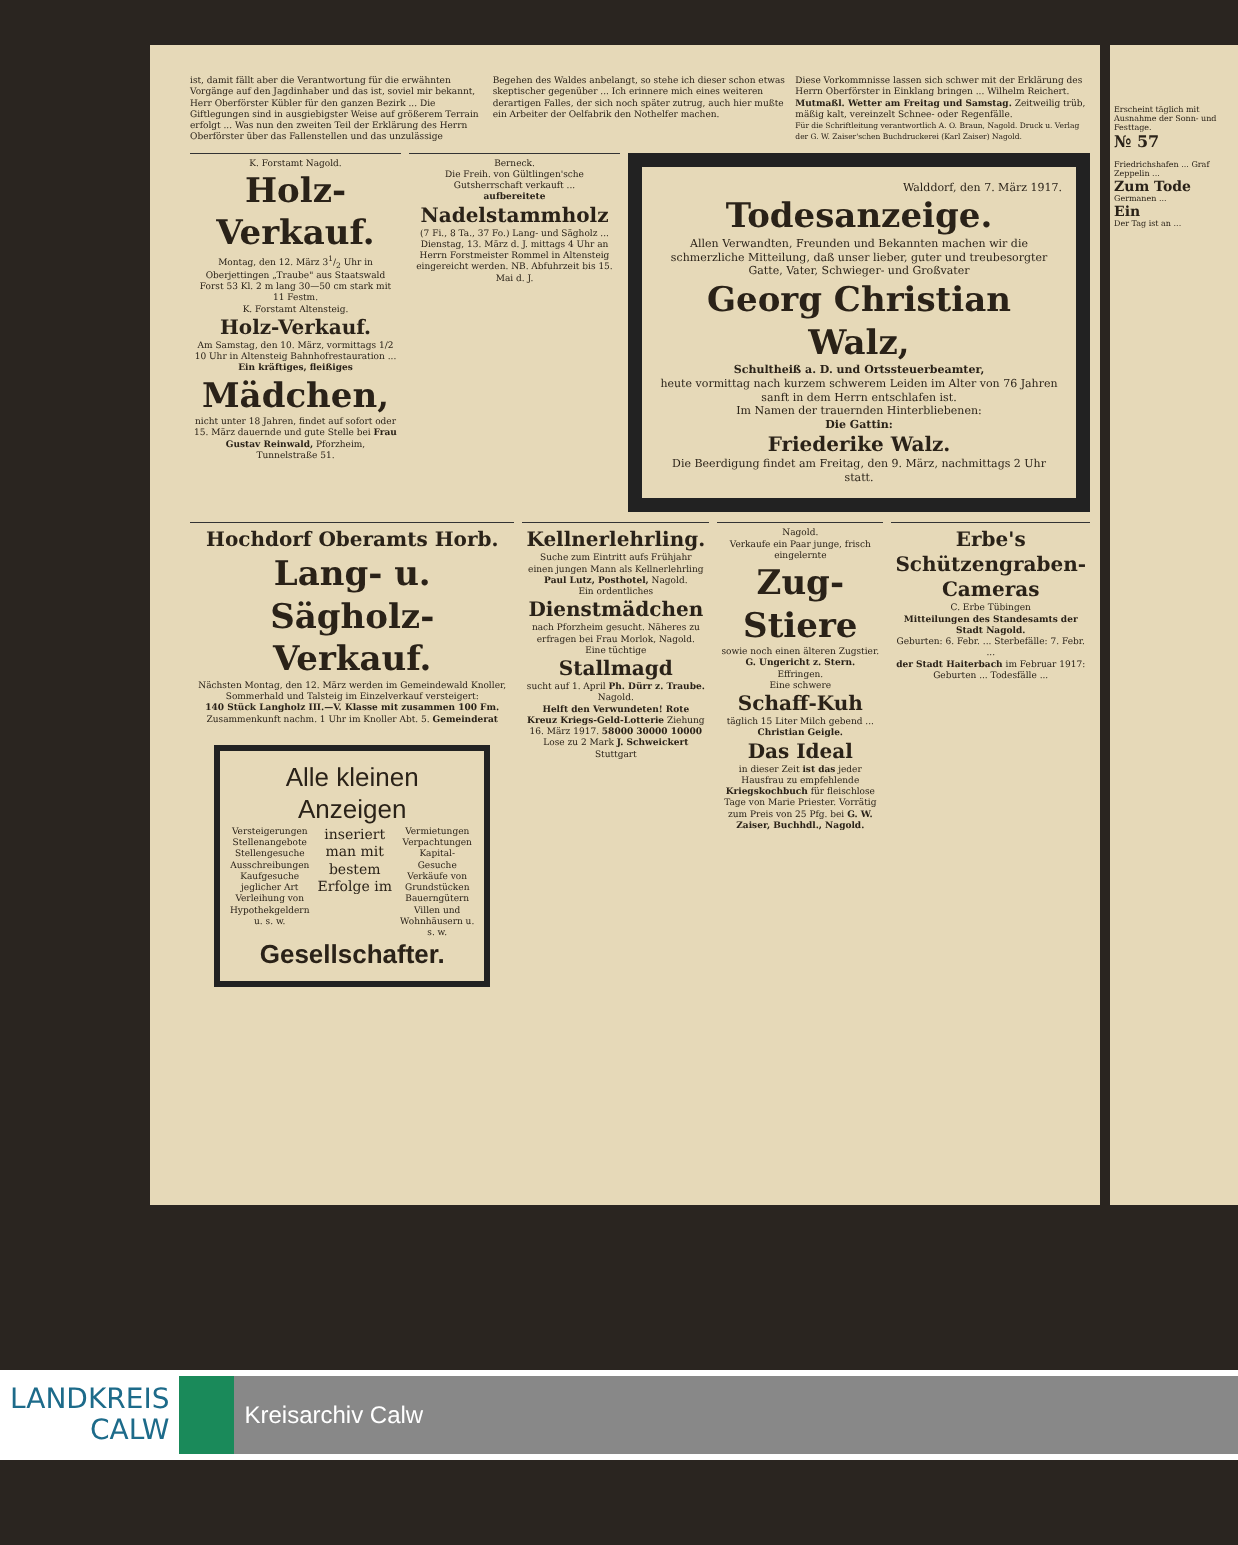ist, damit fällt aber die Verantwortung für die erwähnten Vorgänge auf den Jagdinhaber und das ist, soviel mir bekannt, Herr Oberförster Kübler für den ganzen Bezirk ... Die Giftlegungen sind in ausgiebigster Weise auf größerem Terrain erfolgt ... Was nun den zweiten Teil der Erklärung des Herrn Oberförster über das Fallenstellen und das unzulässige
Begehen des Waldes anbelangt, so stehe ich dieser schon etwas skeptischer gegenüber ... Ich erinnere mich eines weiteren derartigen Falles, der sich noch später zutrug, auch hier mußte ein Arbeiter der Oelfabrik den Nothelfer machen.
Diese Vorkommnisse lassen sich schwer mit der Erklärung des Herrn Oberförster in Einklang bringen ... Wilhelm Reichert.
Mutmaßl. Wetter am Freitag und Samstag. Zeitweilig trüb, mäßig kalt, vereinzelt Schnee- oder Regenfälle.
Für die Schriftleitung verantwortlich A. O. Braun, Nagold. Druck u. Verlag der G. W. Zaiser'schen Buchdruckerei (Karl Zaiser) Nagold.
K. Forstamt Nagold.
Holz-Verkauf.
Montag, den 12. März 31/2 Uhr in Oberjettingen „Traube" aus Staatswald Forst 53 Kl. 2 m lang 30—50 cm stark mit 11 Festm.
K. Forstamt Altensteig.
Holz-Verkauf.
Am Samstag, den 10. März, vormittags 1/2 10 Uhr in Altensteig Bahnhofrestauration ...
Ein kräftiges, fleißiges
Mädchen,
nicht unter 18 Jahren, findet auf sofort oder 15. März dauernde und gute Stelle bei Frau Gustav Reinwald, Pforzheim, Tunnelstraße 51.
Berneck.
Die Freih. von Gültlingen'sche Gutsherrschaft verkauft ...
aufbereitete
Nadelstammholz
(7 Fi., 8 Ta., 37 Fo.) Lang- und Sägholz ... Dienstag, 13. März d. J. mittags 4 Uhr an Herrn Forstmeister Rommel in Altensteig eingereicht werden. NB. Abfuhrzeit bis 15. Mai d. J.
Walddorf, den 7. März 1917.
Todesanzeige.
Allen Verwandten, Freunden und Bekannten machen wir die schmerzliche Mitteilung, daß unser lieber, guter und treubesorgter Gatte, Vater, Schwieger- und Großvater
Georg Christian Walz,
Schultheiß a. D. und Ortssteuerbeamter,
heute vormittag nach kurzem schwerem Leiden im Alter von 76 Jahren sanft in dem Herrn entschlafen ist.
Im Namen der trauernden Hinterbliebenen:
Die Gattin:
Friederike Walz.
Die Beerdigung findet am Freitag, den 9. März, nachmittags 2 Uhr statt.
Hochdorf Oberamts Horb.
Lang- u. Sägholz-Verkauf.
Nächsten Montag, den 12. März werden im Gemeindewald Knoller, Sommerhald und Talsteig im Einzelverkauf versteigert:
140 Stück Langholz III.—V. Klasse mit zusammen 100 Fm.
Zusammenkunft nachm. 1 Uhr im Knoller Abt. 5. Gemeinderat
Alle kleinen Anzeigen
Versteigerungen Stellenangebote Stellengesuche Ausschreibungen Kaufgesuche jeglicher Art Verleihung von Hypothekgeldern u. s. w.
inseriert man mit bestem Erfolge im
Vermietungen Verpachtungen Kapital-Gesuche Verkäufe von Grundstücken Bauerngütern Villen und Wohnhäusern u. s. w.
Gesellschafter.
Kellnerlehrling.
Suche zum Eintritt aufs Frühjahr einen jungen Mann als Kellnerlehrling Paul Lutz, Posthotel, Nagold.
Ein ordentliches
Dienstmädchen
nach Pforzheim gesucht. Näheres zu erfragen bei Frau Morlok, Nagold.
Eine tüchtige
Stallmagd
sucht auf 1. April Ph. Dürr z. Traube. Nagold.
Helft den Verwundeten! Rote Kreuz Kriegs-Geld-Lotterie Ziehung 16. März 1917. 58000 30000 10000 Lose zu 2 Mark J. Schweickert Stuttgart
Nagold.
Verkaufe ein Paar junge, frisch eingelernte
Zug-Stiere
sowie noch einen älteren Zugstier. G. Ungericht z. Stern.
Effringen.
Eine schwere
Schaff-Kuh
täglich 15 Liter Milch gebend ... Christian Geigle.
Das Ideal
in dieser Zeit ist das jeder Hausfrau zu empfehlende Kriegskochbuch für fleischlose Tage von Marie Priester. Vorrätig zum Preis von 25 Pfg. bei G. W. Zaiser, Buchhdl., Nagold.
Erbe's Schützengraben-Cameras
C. Erbe Tübingen
Mitteilungen des Standesamts der Stadt Nagold.
Geburten: 6. Febr. ... Sterbefälle: 7. Febr. ...
der Stadt Haiterbach im Februar 1917: Geburten ... Todesfälle ...
Erscheint täglich mit Ausnahme der Sonn- und Festtage.
№ 57
Friedrichshafen ... Graf Zeppelin ...
Zum Tode
Germanen ...
Ein
Der Tag ist an ...
LANDKREIS
CALW
Kreisarchiv Calw